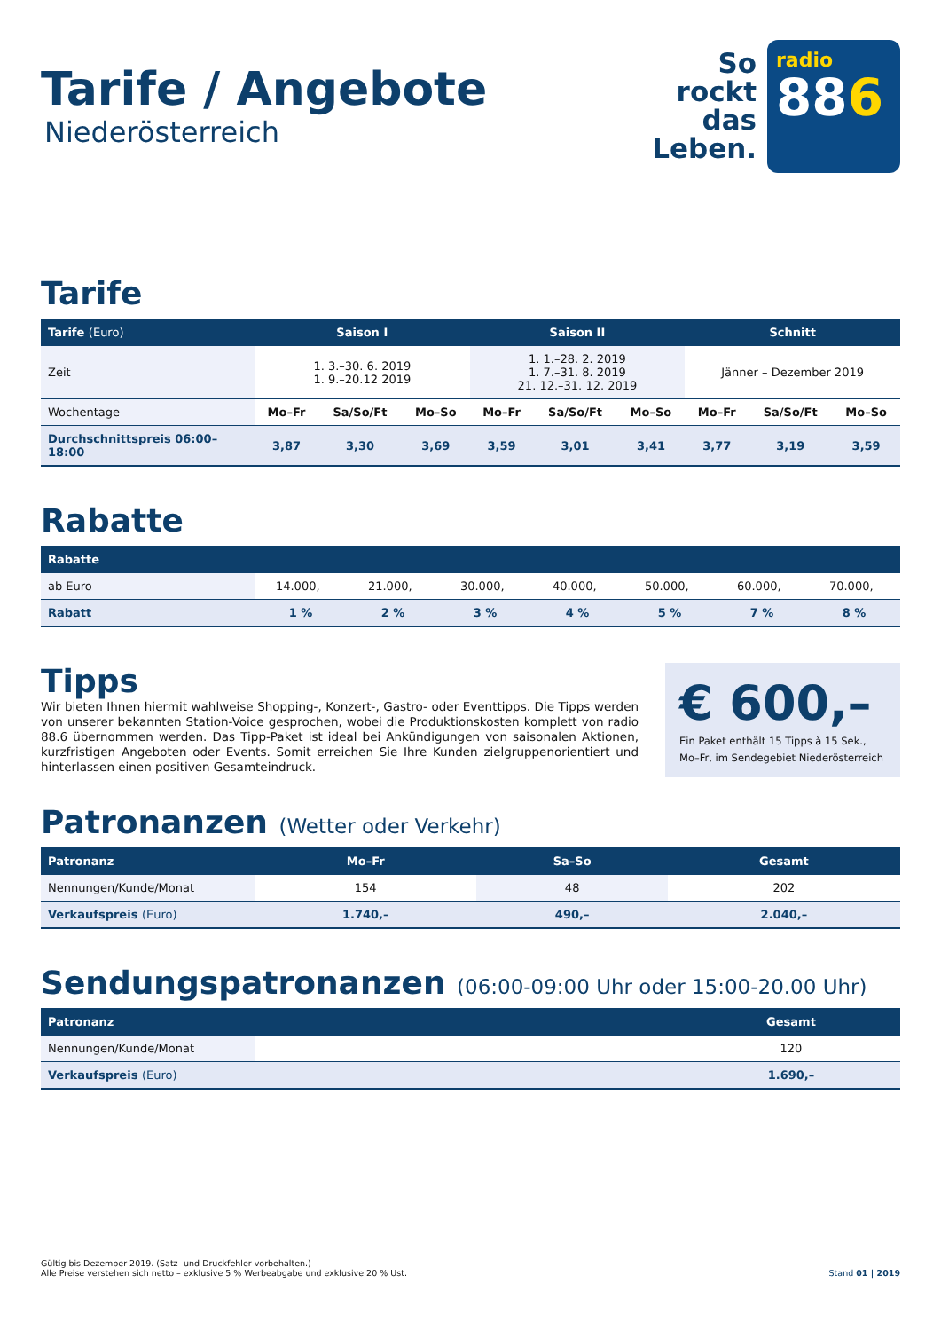Tarife / Angebote
Niederösterreich
So
rockt
das
Leben.
radio
886
Tarife
| Tarife (Euro) | Saison I | | | Saison II | | | Schnitt | | |
| --- | --- | --- | --- | --- | --- | --- | --- | --- | --- |
| Zeit | 1. 3.–30. 6. 2019 1. 9.–20.12 2019 | | | 1. 1.–28. 2. 2019 1. 7.–31. 8. 2019 21. 12.–31. 12. 2019 | | | Jänner – Dezember 2019 | | |
| Wochentage | Mo–Fr | Sa/So/Ft | Mo–So | Mo–Fr | Sa/So/Ft | Mo–So | Mo–Fr | Sa/So/Ft | Mo–So |
| Durchschnittspreis 06:00–18:00 | 3,87 | 3,30 | 3,69 | 3,59 | 3,01 | 3,41 | 3,77 | 3,19 | 3,59 |
Rabatte
| Rabatte | | | | | | | |
| --- | --- | --- | --- | --- | --- | --- | --- |
| ab Euro | 14.000,– | 21.000,– | 30.000,– | 40.000,– | 50.000,– | 60.000,– | 70.000,– |
| Rabatt | 1 % | 2 % | 3 % | 4 % | 5 % | 7 % | 8 % |
Tipps
Wir bieten Ihnen hiermit wahlweise Shopping-, Konzert-, Gastro- oder Eventtipps. Die Tipps werden von unserer bekannten Station-Voice gesprochen, wobei die Produktionskosten komplett von radio 88.6 übernommen werden. Das Tipp-Paket ist ideal bei Ankündigungen von saisonalen Aktionen, kurzfristigen Angeboten oder Events. Somit erreichen Sie Ihre Kunden zielgruppenorientiert und hinterlassen einen positiven Gesamteindruck.
€ 600,–
Ein Paket enthält 15 Tipps à 15 Sek.,
Mo–Fr, im Sendegebiet Niederösterreich
Patronanzen (Wetter oder Verkehr)
| Patronanz | Mo–Fr | Sa–So | Gesamt |
| --- | --- | --- | --- |
| Nennungen/Kunde/Monat | 154 | 48 | 202 |
| Verkaufspreis (Euro) | 1.740,– | 490,– | 2.040,– |
Sendungspatronanzen (06:00-09:00 Uhr oder 15:00-20.00 Uhr)
| Patronanz | | | Gesamt |
| --- | --- | --- | --- |
| Nennungen/Kunde/Monat | | | 120 |
| Verkaufspreis (Euro) | | | 1.690,– |
Gültig bis Dezember 2019. (Satz- und Druckfehler vorbehalten.)
Alle Preise verstehen sich netto – exklusive 5 % Werbeabgabe und exklusive 20 % Ust.
Stand 01 | 2019